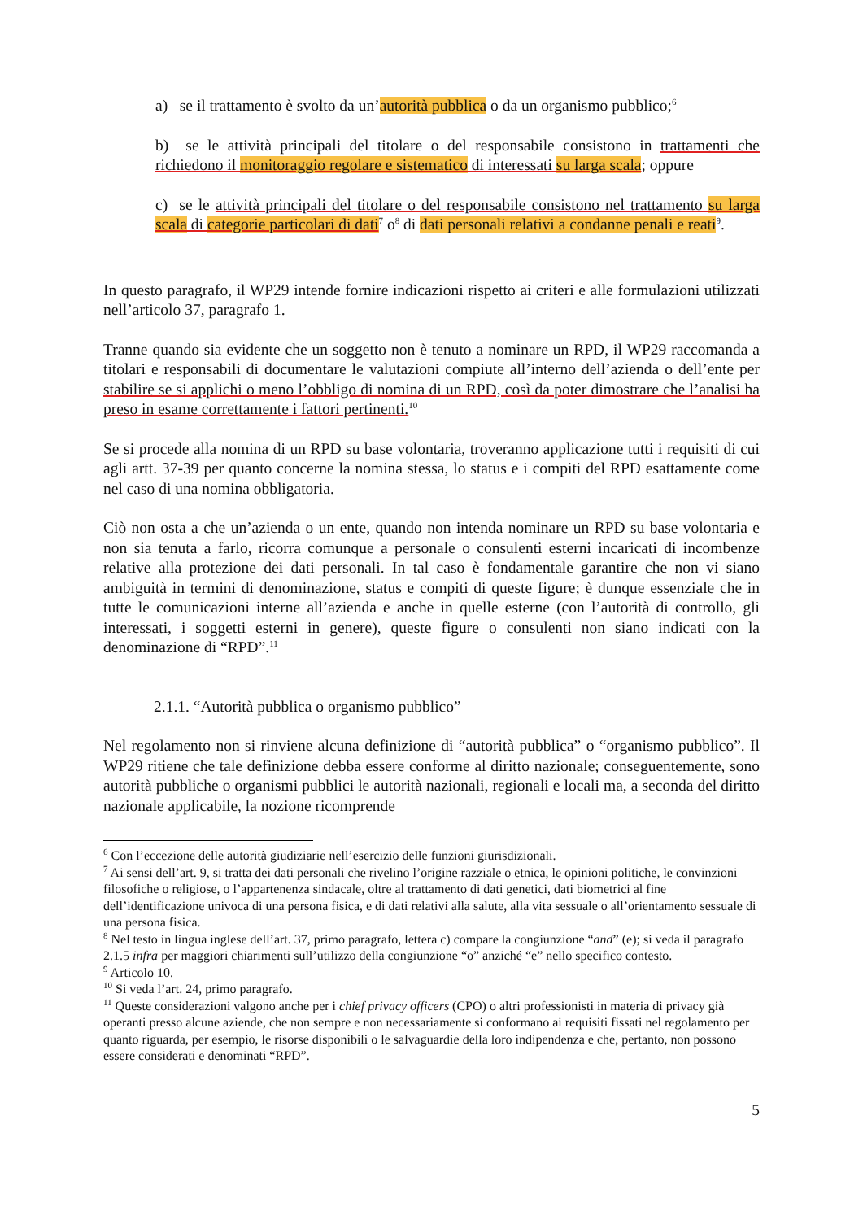a) se il trattamento è svolto da un’autorità pubblica o da un organismo pubblico;<sup>6</sup>
b) se le attività principali del titolare o del responsabile consistono in trattamenti che richiedono il monitoraggio regolare e sistematico di interessati su larga scala; oppure
c) se le attività principali del titolare o del responsabile consistono nel trattamento su larga scala di categorie particolari di dati<sup>7</sup> o<sup>8</sup> di dati personali relativi a condanne penali e reati<sup>9</sup>.
In questo paragrafo, il WP29 intende fornire indicazioni rispetto ai criteri e alle formulazioni utilizzati nell’articolo 37, paragrafo 1.
Tranne quando sia evidente che un soggetto non è tenuto a nominare un RPD, il WP29 raccomanda a titolari e responsabili di documentare le valutazioni compiute all’interno dell’azienda o dell’ente per stabilire se si applichi o meno l’obbligo di nomina di un RPD, così da poter dimostrare che l’analisi ha preso in esame correttamente i fattori pertinenti.<sup>10</sup>
Se si procede alla nomina di un RPD su base volontaria, troveranno applicazione tutti i requisiti di cui agli artt. 37-39 per quanto concerne la nomina stessa, lo status e i compiti del RPD esattamente come nel caso di una nomina obbligatoria.
Ciò non osta a che un’azienda o un ente, quando non intenda nominare un RPD su base volontaria e non sia tenuta a farlo, ricorra comunque a personale o consulenti esterni incaricati di incombenze relative alla protezione dei dati personali. In tal caso è fondamentale garantire che non vi siano ambiguità in termini di denominazione, status e compiti di queste figure; è dunque essenziale che in tutte le comunicazioni interne all’azienda e anche in quelle esterne (con l’autorità di controllo, gli interessati, i soggetti esterni in genere), queste figure o consulenti non siano indicati con la denominazione di “RPD”.<sup>11</sup>
2.1.1. “Autorità pubblica o organismo pubblico”
Nel regolamento non si rinviene alcuna definizione di “autorità pubblica” o “organismo pubblico”. Il WP29 ritiene che tale definizione debba essere conforme al diritto nazionale; conseguentemente, sono autorità pubbliche o organismi pubblici le autorità nazionali, regionali e locali ma, a seconda del diritto nazionale applicabile, la nozione ricomprende
<sup>6</sup> Con l’eccezione delle autorità giudiziarie nell’esercizio delle funzioni giurisdizionali.
<sup>7</sup> Ai sensi dell’art. 9, si tratta dei dati personali che rivelino l’origine razziale o etnica, le opinioni politiche, le convinzioni filosofiche o religiose, o l’appartenenza sindacale, oltre al trattamento di dati genetici, dati biometrici al fine dell’identificazione univoca di una persona fisica, e di dati relativi alla salute, alla vita sessuale o all’orientamento sessuale di una persona fisica.
<sup>8</sup> Nel testo in lingua inglese dell’art. 37, primo paragrafo, lettera c) compare la congiunzione “and” (e); si veda il paragrafo 2.1.5 infra per maggiori chiarimenti sull’utilizzo della congiunzione “o” anziché “e” nello specifico contesto.
<sup>9</sup> Articolo 10.
<sup>10</sup> Si veda l’art. 24, primo paragrafo.
<sup>11</sup> Queste considerazioni valgono anche per i chief privacy officers (CPO) o altri professionisti in materia di privacy già operanti presso alcune aziende, che non sempre e non necessariamente si conformano ai requisiti fissati nel regolamento per quanto riguarda, per esempio, le risorse disponibili o le salvaguardie della loro indipendenza e che, pertanto, non possono essere considerati e denominati “RPD”.
5